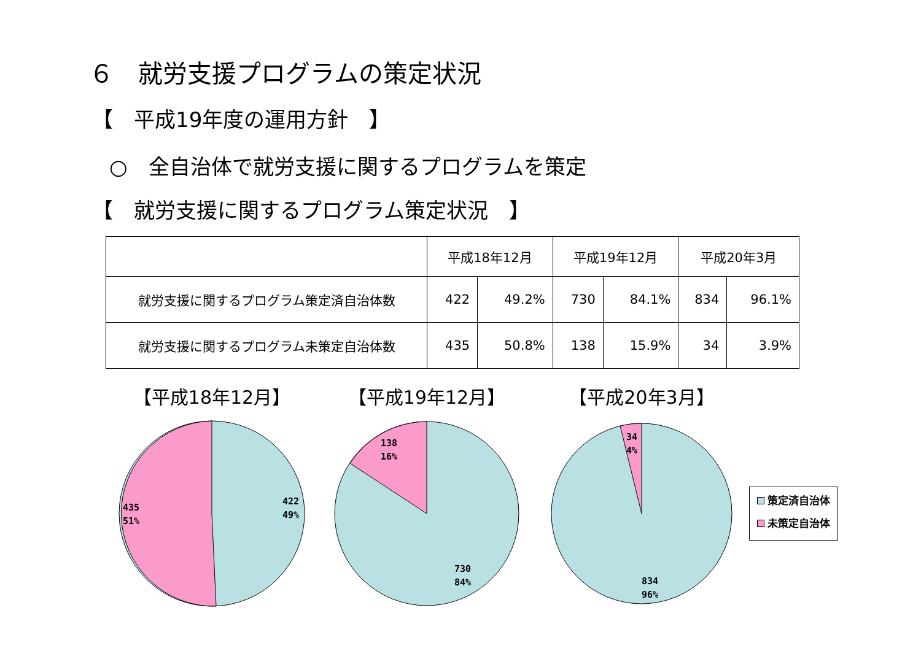６　就労支援プログラムの策定状況
【　平成19年度の運用方針　】
○　全自治体で就労支援に関するプログラムを策定
【　就労支援に関するプログラム策定状況　】
| | 平成18年12月 | | 平成19年12月 | | 平成20年3月 | |
| --- | --- | --- | --- | --- | --- | --- |
| 就労支援に関するプログラム策定済自治体数 | 422 | 49.2% | 730 | 84.1% | 834 | 96.1% |
| 就労支援に関するプログラム未策定自治体数 | 435 | 50.8% | 138 | 15.9% | 34 | 3.9% |
【平成18年12月】
435
51%
422
49%
【平成19年12月】
138
16%
730
84%
【平成20年3月】
34
4%
834
96%
策定済自治体
未策定自治体